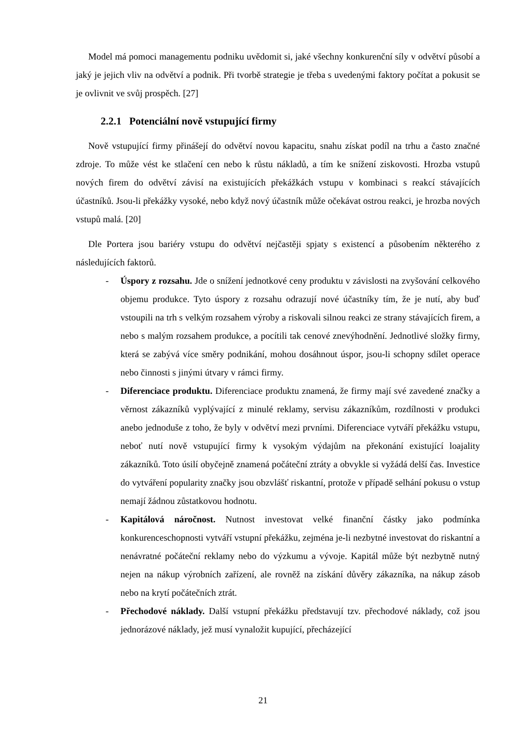Model má pomoci managementu podniku uvědomit si, jaké všechny konkurenční síly v odvětví působí a jaký je jejich vliv na odvětví a podnik. Při tvorbě strategie je třeba s uvedenými faktory počítat a pokusit se je ovlivnit ve svůj prospěch. [27]
2.2.1 Potenciální nově vstupující firmy
Nově vstupující firmy přinášejí do odvětví novou kapacitu, snahu získat podíl na trhu a často značné zdroje. To může vést ke stlačení cen nebo k růstu nákladů, a tím ke snížení ziskovosti. Hrozba vstupů nových firem do odvětví závisí na existujících překážkách vstupu v kombinaci s reakcí stávajících účastníků. Jsou-li překážky vysoké, nebo když nový účastník může očekávat ostrou reakci, je hrozba nových vstupů malá. [20]
Dle Portera jsou bariéry vstupu do odvětví nejčastěji spjaty s existencí a působením některého z následujících faktorů.
- Úspory z rozsahu. Jde o snížení jednotkové ceny produktu v závislosti na zvyšování celkového objemu produkce. Tyto úspory z rozsahu odrazují nové účastníky tím, že je nutí, aby buď vstoupili na trh s velkým rozsahem výroby a riskovali silnou reakci ze strany stávajících firem, a nebo s malým rozsahem produkce, a pocítili tak cenové znevýhodnění. Jednotlivé složky firmy, která se zabývá více směry podnikání, mohou dosáhnout úspor, jsou-li schopny sdílet operace nebo činnosti s jinými útvary v rámci firmy.
- Diferenciace produktu. Diferenciace produktu znamená, že firmy mají své zavedené značky a věrnost zákazníků vyplývající z minulé reklamy, servisu zákazníkům, rozdílnosti v produkci anebo jednoduše z toho, že byly v odvětví mezi prvními. Diferenciace vytváří překážku vstupu, neboť nutí nově vstupující firmy k vysokým výdajům na překonání existující loajality zákazníků. Toto úsilí obyčejně znamená počáteční ztráty a obvykle si vyžádá delší čas. Investice do vytváření popularity značky jsou obzvlášť riskantní, protože v případě selhání pokusu o vstup nemají žádnou zůstatkovou hodnotu.
- Kapitálová náročnost. Nutnost investovat velké finanční částky jako podmínka konkurenceschopnosti vytváří vstupní překážku, zejména je-li nezbytné investovat do riskantní a nenávratné počáteční reklamy nebo do výzkumu a vývoje. Kapitál může být nezbytně nutný nejen na nákup výrobních zařízení, ale rovněž na získání důvěry zákazníka, na nákup zásob nebo na krytí počátečních ztrát.
- Přechodové náklady. Další vstupní překážku představují tzv. přechodové náklady, což jsou jednorázové náklady, jež musí vynaložit kupující, přecházející
21